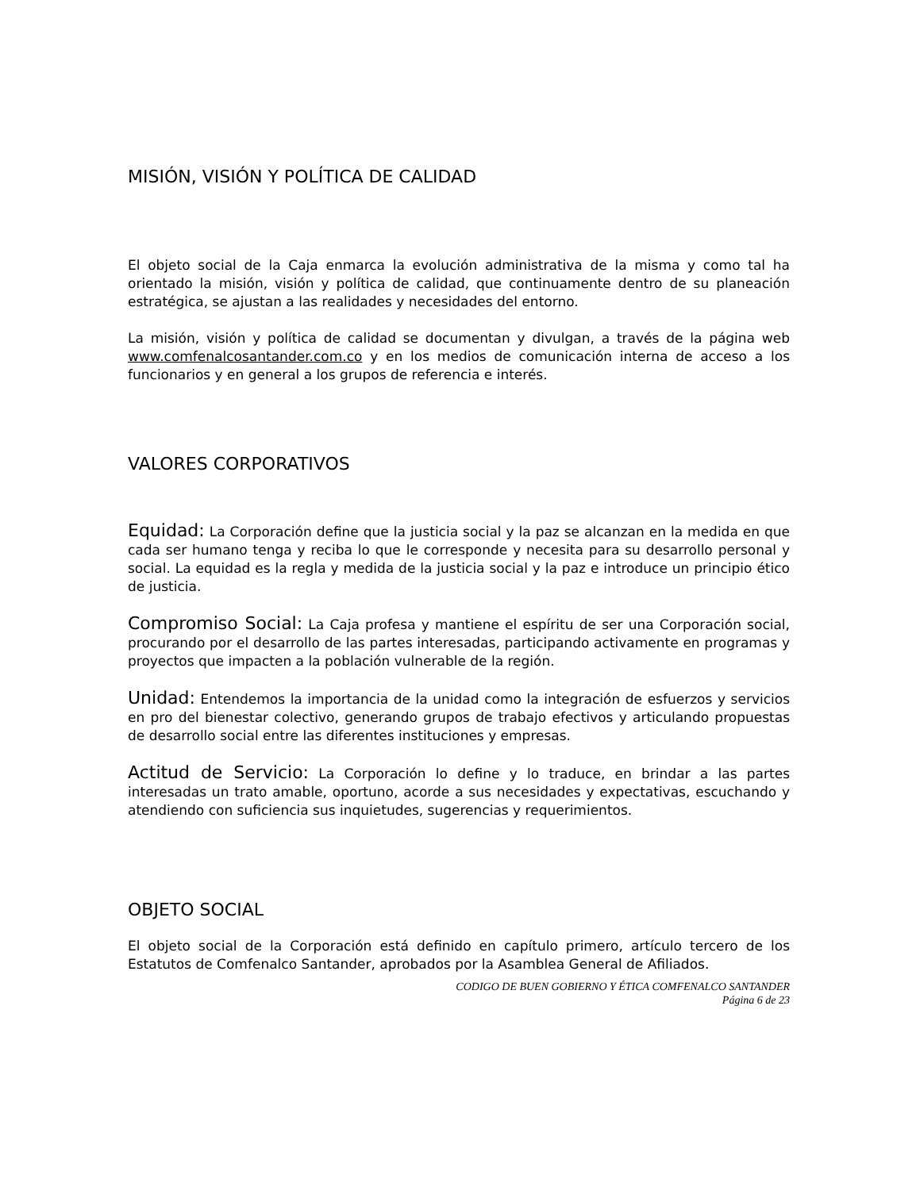MISIÓN, VISIÓN Y POLÍTICA DE CALIDAD
El objeto social de la Caja enmarca la evolución administrativa de la misma y como tal ha orientado la misión, visión y política de calidad, que continuamente dentro de su planeación estratégica, se ajustan a las realidades y necesidades del entorno.
La misión, visión y política de calidad se documentan y divulgan, a través de la página web www.comfenalcosantander.com.co y en los medios de comunicación interna de acceso a los funcionarios y en general a los grupos de referencia e interés.
VALORES CORPORATIVOS
Equidad: La Corporación define que la justicia social y la paz se alcanzan en la medida en que cada ser humano tenga y reciba lo que le corresponde y necesita para su desarrollo personal y social. La equidad es la regla y medida de la justicia social y la paz e introduce un principio ético de justicia.
Compromiso Social: La Caja profesa y mantiene el espíritu de ser una Corporación social, procurando por el desarrollo de las partes interesadas, participando activamente en programas y proyectos que impacten a la población vulnerable de la región.
Unidad: Entendemos la importancia de la unidad como la integración de esfuerzos y servicios en pro del bienestar colectivo, generando grupos de trabajo efectivos y articulando propuestas de desarrollo social entre las diferentes instituciones y empresas.
Actitud de Servicio: La Corporación lo define y lo traduce, en brindar a las partes interesadas un trato amable, oportuno, acorde a sus necesidades y expectativas, escuchando y atendiendo con suficiencia sus inquietudes, sugerencias y requerimientos.
OBJETO SOCIAL
El objeto social de la Corporación está definido en capítulo primero, artículo tercero de los Estatutos de Comfenalco Santander, aprobados por la Asamblea General de Afiliados.
CODIGO DE BUEN GOBIERNO Y ÉTICA COMFENALCO SANTANDER
Página 6 de 23